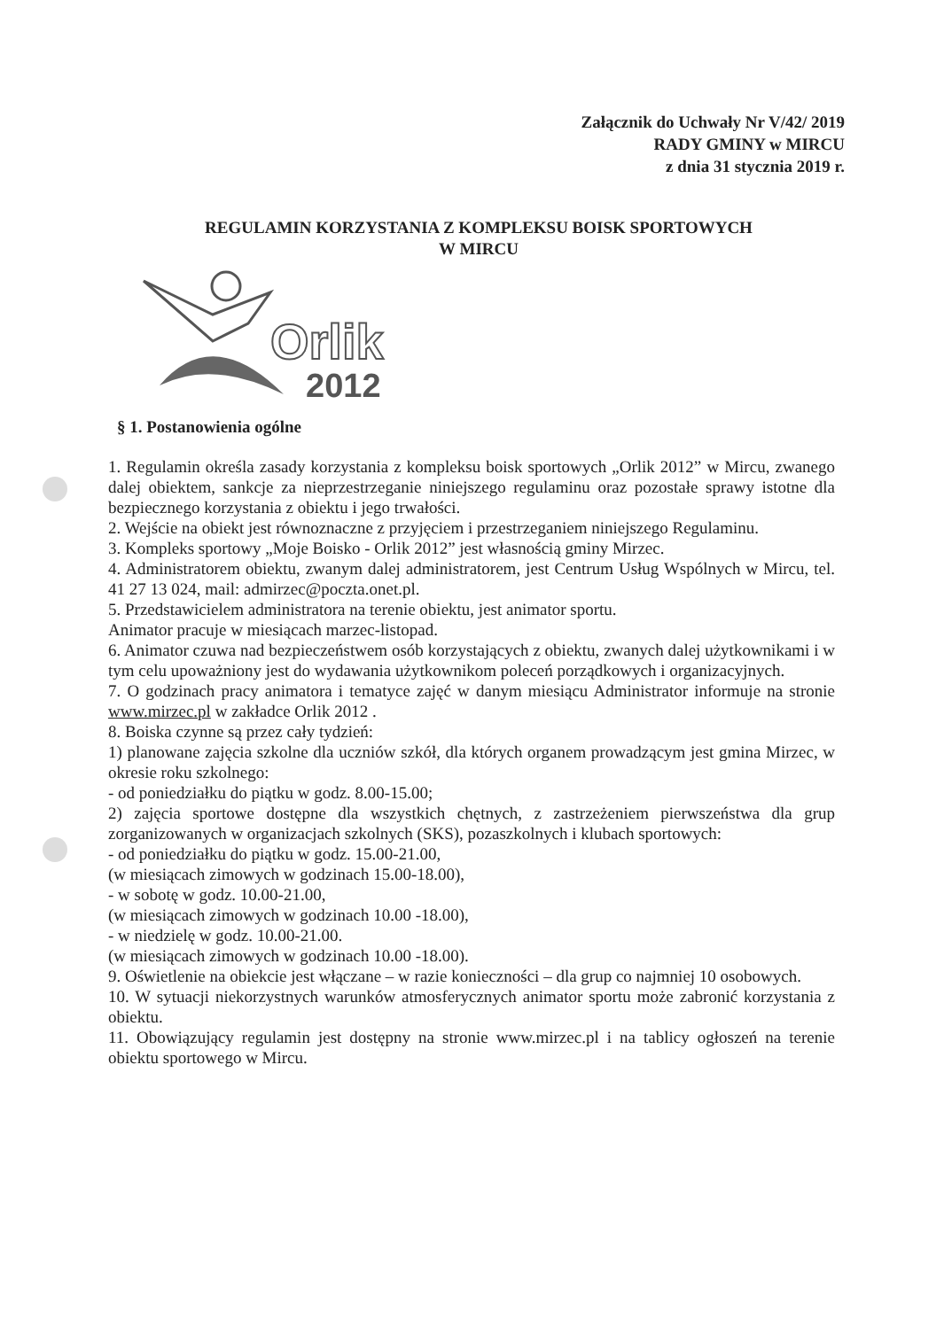Załącznik do Uchwały Nr V/42/ 2019
RADY GMINY w MIRCU
z dnia 31 stycznia 2019 r.
REGULAMIN KORZYSTANIA Z KOMPLEKSU BOISK SPORTOWYCH
W MIRCU
Orlik
2012
§ 1. Postanowienia ogólne
1. Regulamin określa zasady korzystania z kompleksu boisk sportowych „Orlik 2012” w Mircu, zwanego dalej obiektem, sankcje za nieprzestrzeganie niniejszego regulaminu oraz pozostałe sprawy istotne dla bezpiecznego korzystania z obiektu i jego trwałości.
2. Wejście na obiekt jest równoznaczne z przyjęciem i przestrzeganiem niniejszego Regulaminu.
3. Kompleks sportowy „Moje Boisko - Orlik 2012” jest własnością gminy Mirzec.
4. Administratorem obiektu, zwanym dalej administratorem, jest Centrum Usług Wspólnych w Mircu, tel. 41 27 13 024, mail: admirzec@poczta.onet.pl.
5. Przedstawicielem administratora na terenie obiektu, jest animator sportu.
Animator pracuje w miesiącach marzec-listopad.
6. Animator czuwa nad bezpieczeństwem osób korzystających z obiektu, zwanych dalej użytkownikami i w tym celu upoważniony jest do wydawania użytkownikom poleceń porządkowych i organizacyjnych.
7. O godzinach pracy animatora i tematyce zajęć w danym miesiącu Administrator informuje na stronie www.mirzec.pl w zakładce Orlik 2012 .
8. Boiska czynne są przez cały tydzień:
1) planowane zajęcia szkolne dla uczniów szkół, dla których organem prowadzącym jest gmina Mirzec, w okresie roku szkolnego:
- od poniedziałku do piątku w godz. 8.00-15.00;
2) zajęcia sportowe dostępne dla wszystkich chętnych, z zastrzeżeniem pierwszeństwa dla grup zorganizowanych w organizacjach szkolnych (SKS), pozaszkolnych i klubach sportowych:
- od poniedziałku do piątku w godz. 15.00-21.00,
(w miesiącach zimowych w godzinach 15.00-18.00),
- w sobotę w godz. 10.00-21.00,
(w miesiącach zimowych w godzinach 10.00 -18.00),
- w niedzielę w godz. 10.00-21.00.
(w miesiącach zimowych w godzinach 10.00 -18.00).
9. Oświetlenie na obiekcie jest włączane – w razie konieczności – dla grup co najmniej 10 osobowych.
10. W sytuacji niekorzystnych warunków atmosferycznych animator sportu może zabronić korzystania z obiektu.
11. Obowiązujący regulamin jest dostępny na stronie www.mirzec.pl i na tablicy ogłoszeń na terenie obiektu sportowego w Mircu.